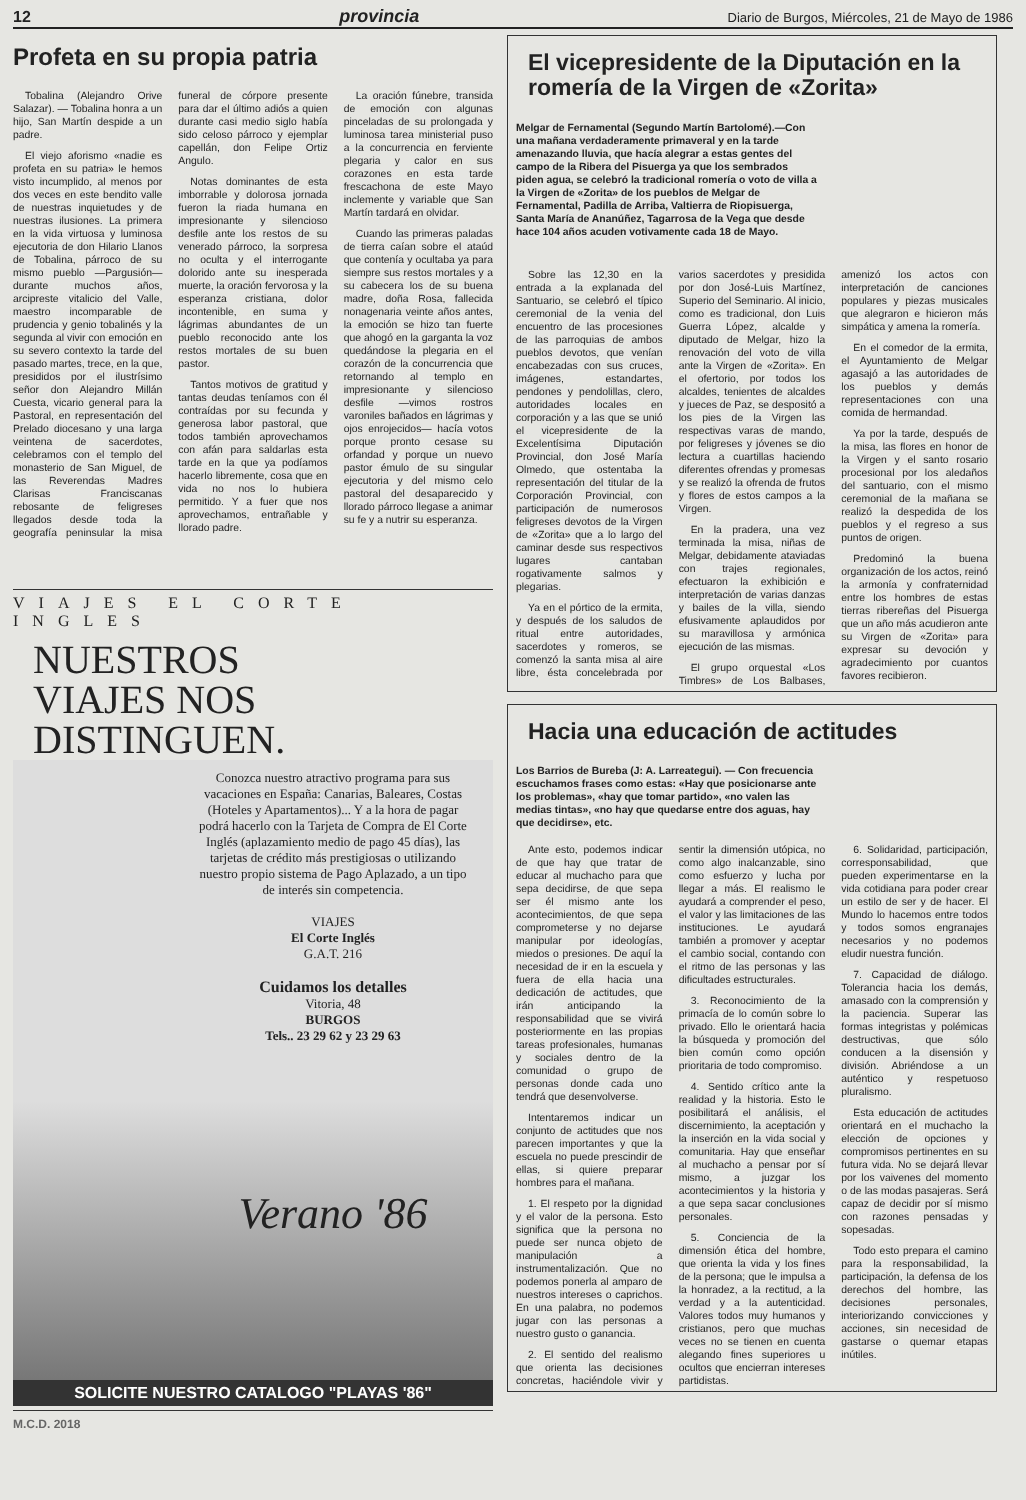12 provincia Diario de Burgos, Miércoles, 21 de Mayo de 1986
Profeta en su propia patria
Tobalina (Alejandro Orive Salazar). — Tobalina honra a un hijo, San Martín despide a un padre.
El viejo aforismo «nadie es profeta en su patria» le hemos visto incumplido, al menos por dos veces en este bendito valle de nuestras inquietudes y de nuestras ilusiones. La primera en la vida virtuosa y luminosa ejecutoria de don Hilario Llanos de Tobalina, párroco de su mismo pueblo —Pargusión— durante muchos años, arcipreste vitalicio del Valle, maestro incomparable de prudencia y genio tobalinés y la segunda al vivir con emoción en su severo contexto la tarde del pasado martes, trece, en la que, presididos por el ilustrísimo señor don Alejandro Millán Cuesta, vicario general para la Pastoral, en representación del Prelado diocesano y una larga veintena de sacerdotes, celebramos con el templo del monasterio de San Miguel, de las Reverendas Madres Clarisas Franciscanas rebosante de feligreses llegados desde toda la geografía peninsular la misa funeral de córpore presente para dar el último adiós a quien durante casi medio siglo había sido celoso párroco y ejemplar capellán, don Felipe Ortiz Angulo.
Notas dominantes de esta imborrable y dolorosa jornada fueron la riada humana en impresionante y silencioso desfile ante los restos de su venerado párroco, la sorpresa no oculta y el interrogante dolorido ante su inesperada muerte, la oración fervorosa y la esperanza cristiana, dolor incontenible, en suma y lágrimas abundantes de un pueblo reconocido ante los restos mortales de su buen pastor.
Tantos motivos de gratitud y tantas deudas teníamos con él contraídas por su fecunda y generosa labor pastoral, que todos también aprovechamos con afán para saldarlas esta tarde en la que ya podíamos hacerlo libremente, cosa que en vida no nos lo hubiera permitido. Y a fuer que nos aprovechamos, entrañable y llorado padre.
La oración fúnebre, transida de emoción con algunas pinceladas de su prolongada y luminosa tarea ministerial puso a la concurrencia en ferviente plegaria y calor en sus corazones en esta tarde frescachona de este Mayo inclemente y variable que San Martín tardará en olvidar.
Cuando las primeras paladas de tierra caían sobre el ataúd que contenía y ocultaba ya para siempre sus restos mortales y a su cabecera los de su buena madre, doña Rosa, fallecida nonagenaria veinte años antes, la emoción se hizo tan fuerte que ahogó en la garganta la voz quedándose la plegaria en el corazón de la concurrencia que retornando al templo en impresionante y silencioso desfile —vimos rostros varoniles bañados en lágrimas y ojos enrojecidos— hacía votos porque pronto cesase su orfandad y porque un nuevo pastor émulo de su singular ejecutoria y del mismo celo pastoral del desaparecido y llorado párroco llegase a animar su fe y a nutrir su esperanza.
VIAJES EL CORTE INGLES
NUESTROS
VIAJES NOS DISTINGUEN.
Conozca nuestro atractivo programa para sus vacaciones en España: Canarias, Baleares, Costas (Hoteles y Apartamentos)... Y a la hora de pagar podrá hacerlo con la Tarjeta de Compra de El Corte Inglés (aplazamiento medio de pago 45 días), las tarjetas de crédito más prestigiosas o utilizando nuestro propio sistema de Pago Aplazado, a un tipo de interés sin competencia.
VIAJES
El Corte Inglés
G.A.T. 216
Cuidamos los detalles
Vitoria, 48
BURGOS
Tels.. 23 29 62 y 23 29 63
Verano '86
SOLICITE NUESTRO CATALOGO "PLAYAS '86"
El vicepresidente de la Diputación en la romería de la Virgen de «Zorita»
Melgar de Fernamental (Segundo Martín Bartolomé).—Con una mañana verdaderamente primaveral y en la tarde amenazando lluvia, que hacía alegrar a estas gentes del campo de la Ribera del Pisuerga ya que los sembrados piden agua, se celebró la tradicional romería o voto de villa a la Virgen de «Zorita» de los pueblos de Melgar de Fernamental, Padilla de Arriba, Valtierra de Riopisuerga, Santa María de Ananúñez, Tagarrosa de la Vega que desde hace 104 años acuden votivamente cada 18 de Mayo.
Sobre las 12,30 en la entrada a la explanada del Santuario, se celebró el típico ceremonial de la venia del encuentro de las procesiones de las parroquias de ambos pueblos devotos, que venían encabezadas con sus cruces, imágenes, estandartes, pendones y pendolillas, clero, autoridades locales en corporación y a las que se unió el vicepresidente de la Excelentísima Diputación Provincial, don José María Olmedo, que ostentaba la representación del titular de la Corporación Provincial, con participación de numerosos feligreses devotos de la Virgen de «Zorita» que a lo largo del caminar desde sus respectivos lugares cantaban rogativamente salmos y plegarias.
Ya en el pórtico de la ermita, y después de los saludos de ritual entre autoridades, sacerdotes y romeros, se comenzó la santa misa al aire libre, ésta concelebrada por varios sacerdotes y presidida por don José-Luis Martínez, Superio del Seminario. Al inicio, como es tradicional, don Luis Guerra López, alcalde y diputado de Melgar, hizo la renovación del voto de villa ante la Virgen de «Zorita». En el ofertorio, por todos los alcaldes, tenientes de alcaldes y jueces de Paz, se despositó a los pies de la Virgen las respectivas varas de mando, por feligreses y jóvenes se dio lectura a cuartillas haciendo diferentes ofrendas y promesas y se realizó la ofrenda de frutos y flores de estos campos a la Virgen.
En la pradera, una vez terminada la misa, niñas de Melgar, debidamente ataviadas con trajes regionales, efectuaron la exhibición e interpretación de varias danzas y bailes de la villa, siendo efusivamente aplaudidos por su maravillosa y armónica ejecución de las mismas.
El grupo orquestal «Los Timbres» de Los Balbases, amenizó los actos con interpretación de canciones populares y piezas musicales que alegraron e hicieron más simpática y amena la romería.
En el comedor de la ermita, el Ayuntamiento de Melgar agasajó a las autoridades de los pueblos y demás representaciones con una comida de hermandad.
Ya por la tarde, después de la misa, las flores en honor de la Virgen y el santo rosario procesional por los aledaños del santuario, con el mismo ceremonial de la mañana se realizó la despedida de los pueblos y el regreso a sus puntos de origen.
Predominó la buena organización de los actos, reinó la armonía y confraternidad entre los hombres de estas tierras ribereñas del Pisuerga que un año más acudieron ante su Virgen de «Zorita» para expresar su devoción y agradecimiento por cuantos favores recibieron.
Hacia una educación de actitudes
Los Barrios de Bureba (J: A. Larreategui). — Con frecuencia escuchamos frases como estas: «Hay que posicionarse ante los problemas», «hay que tomar partido», «no valen las medias tintas», «no hay que quedarse entre dos aguas, hay que decidirse», etc.
Ante esto, podemos indicar de que hay que tratar de educar al muchacho para que sepa decidirse, de que sepa ser él mismo ante los acontecimientos, de que sepa comprometerse y no dejarse manipular por ideologías, miedos o presiones. De aquí la necesidad de ir en la escuela y fuera de ella hacia una dedicación de actitudes, que irán anticipando la responsabilidad que se vivirá posteriormente en las propias tareas profesionales, humanas y sociales dentro de la comunidad o grupo de personas donde cada uno tendrá que desenvolverse.
Intentaremos indicar un conjunto de actitudes que nos parecen importantes y que la escuela no puede prescindir de ellas, si quiere preparar hombres para el mañana.
1. El respeto por la dignidad y el valor de la persona. Esto significa que la persona no puede ser nunca objeto de manipulación a instrumentalización. Que no podemos ponerla al amparo de nuestros intereses o caprichos. En una palabra, no podemos jugar con las personas a nuestro gusto o ganancia.
2. El sentido del realismo que orienta las decisiones concretas, haciéndole vivir y sentir la dimensión utópica, no como algo inalcanzable, sino como esfuerzo y lucha por llegar a más. El realismo le ayudará a comprender el peso, el valor y las limitaciones de las instituciones. Le ayudará también a promover y aceptar el cambio social, contando con el ritmo de las personas y las dificultades estructurales.
3. Reconocimiento de la primacía de lo común sobre lo privado. Ello le orientará hacia la búsqueda y promoción del bien común como opción prioritaria de todo compromiso.
4. Sentido crítico ante la realidad y la historia. Esto le posibilitará el análisis, el discernimiento, la aceptación y la inserción en la vida social y comunitaria. Hay que enseñar al muchacho a pensar por sí mismo, a juzgar los acontecimientos y la historia y a que sepa sacar conclusiones personales.
5. Conciencia de la dimensión ética del hombre, que orienta la vida y los fines de la persona; que le impulsa a la honradez, a la rectitud, a la verdad y a la autenticidad. Valores todos muy humanos y cristianos, pero que muchas veces no se tienen en cuenta alegando fines superiores u ocultos que encierran intereses partidistas.
6. Solidaridad, participación, corresponsabilidad, que pueden experimentarse en la vida cotidiana para poder crear un estilo de ser y de hacer. El Mundo lo hacemos entre todos y todos somos engranajes necesarios y no podemos eludir nuestra función.
7. Capacidad de diálogo. Tolerancia hacia los demás, amasado con la comprensión y la paciencia. Superar las formas integristas y polémicas destructivas, que sólo conducen a la disensión y división. Abriéndose a un auténtico y respetuoso pluralismo.
Esta educación de actitudes orientará en el muchacho la elección de opciones y compromisos pertinentes en su futura vida. No se dejará llevar por los vaivenes del momento o de las modas pasajeras. Será capaz de decidir por sí mismo con razones pensadas y sopesadas.
Todo esto prepara el camino para la responsabilidad, la participación, la defensa de los derechos del hombre, las decisiones personales, interiorizando convicciones y acciones, sin necesidad de gastarse o quemar etapas inútiles.
M.C.D. 2018